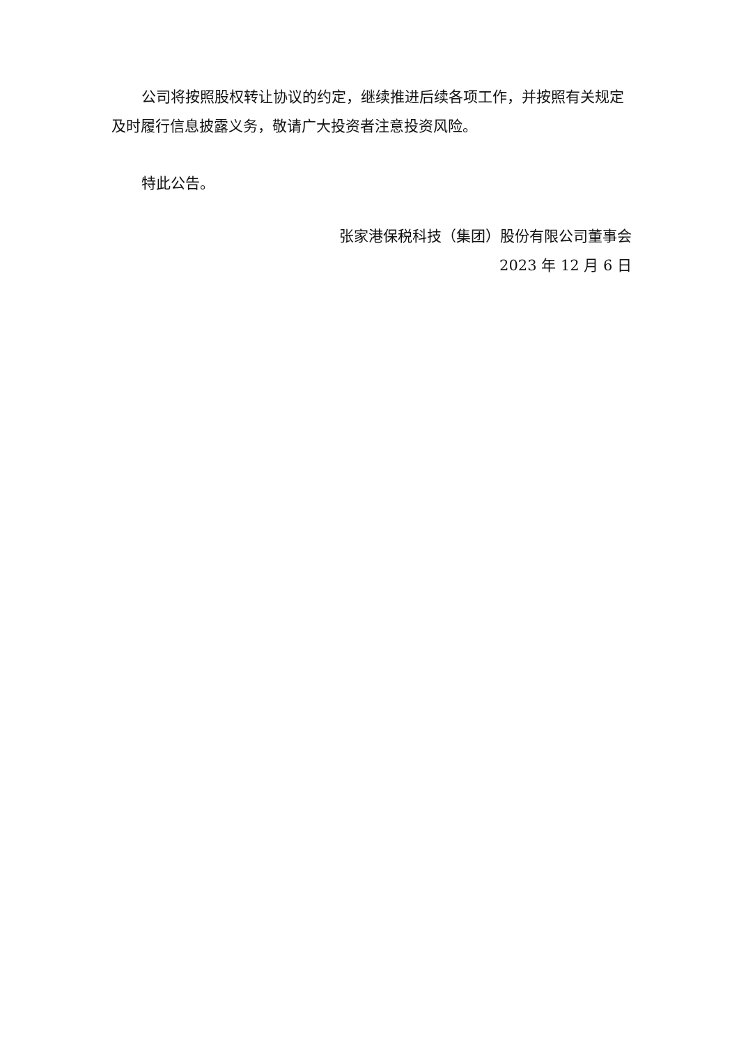公司将按照股权转让协议的约定，继续推进后续各项工作，并按照有关规定及时履行信息披露义务，敬请广大投资者注意投资风险。
特此公告。
张家港保税科技（集团）股份有限公司董事会
2023 年 12 月 6 日